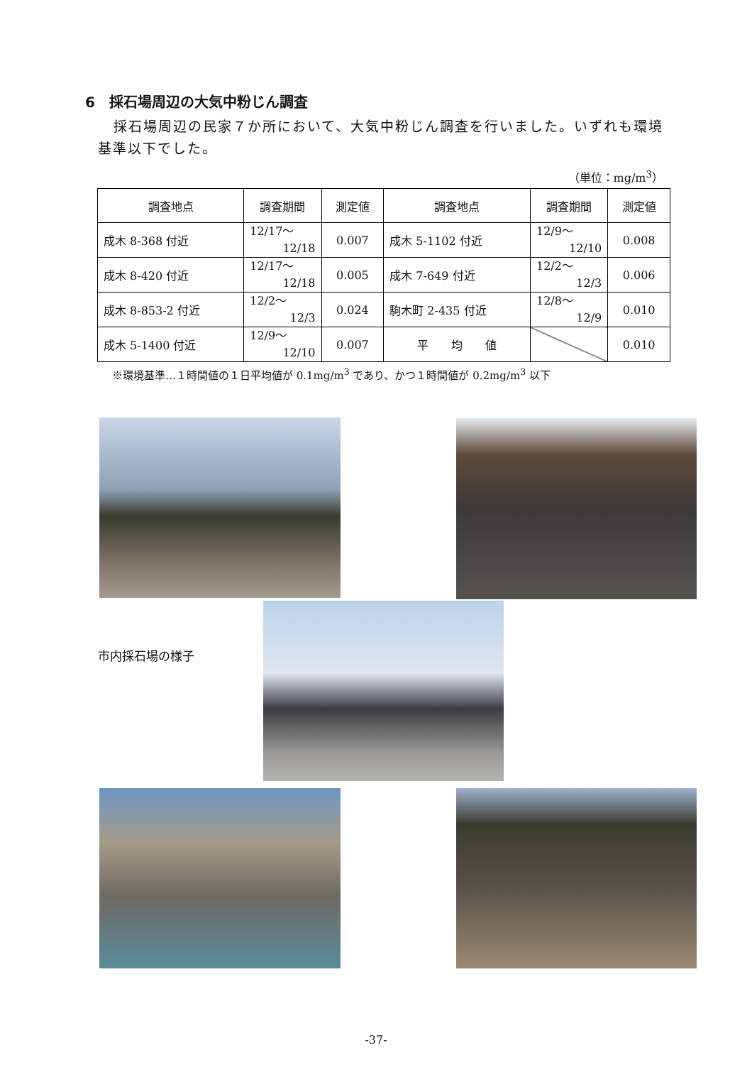6　採石場周辺の大気中粉じん調査
採石場周辺の民家７か所において、大気中粉じん調査を行いました。いずれも環境基準以下でした。
（単位：mg/m<sup>3</sup>）
| 調査地点 | 調査期間 | 測定値 | 調査地点 | 調査期間 | 測定値 |
| --- | --- | --- | --- | --- | --- |
| 成木 8-368 付近 | 12/17～ 12/18 | 0.007 | 成木 5-1102 付近 | 12/9～ 12/10 | 0.008 |
| 成木 8-420 付近 | 12/17～ 12/18 | 0.005 | 成木 7-649 付近 | 12/2～ 12/3 | 0.006 |
| 成木 8-853-2 付近 | 12/2～ 12/3 | 0.024 | 駒木町 2-435 付近 | 12/8～ 12/9 | 0.010 |
| 成木 5-1400 付近 | 12/9～ 12/10 | 0.007 | 平 均 値 | | 0.010 |
※環境基準…１時間値の１日平均値が 0.1mg/m<sup>3</sup> であり、かつ１時間値が 0.2mg/m<sup>3</sup> 以下
市内採石場の様子
-37-